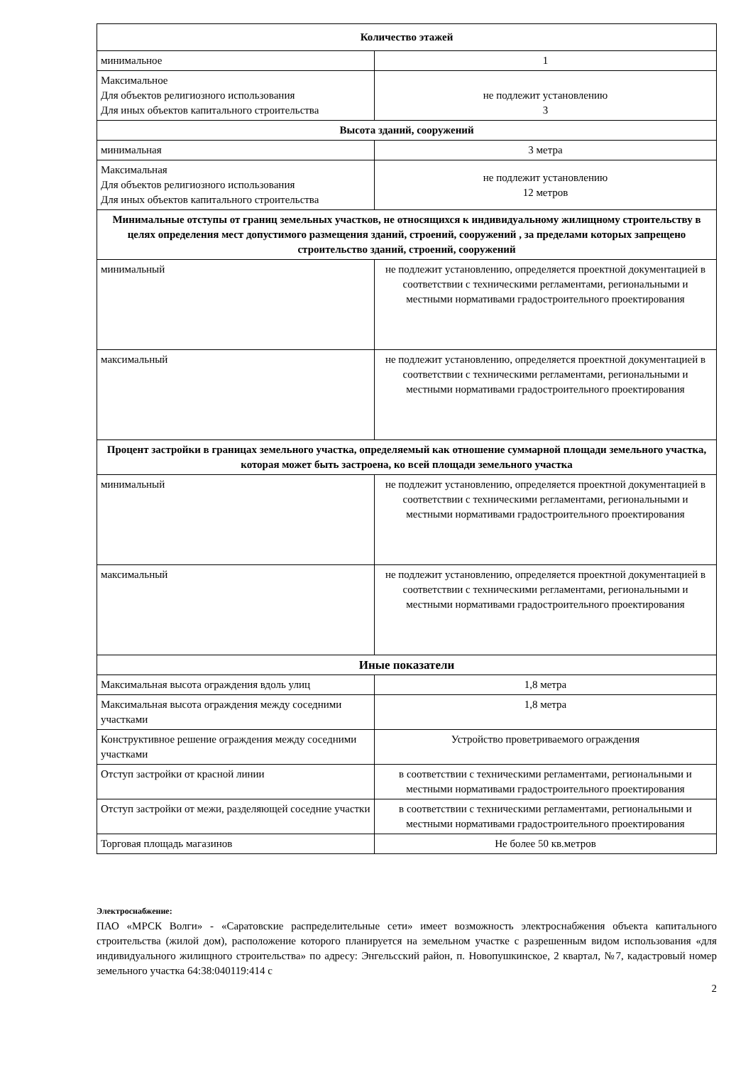| Количество этажей | |
| --- | --- |
| минимальное | 1 |
| Максимальное Для объектов религиозного использования Для иных объектов капитального строительства | не подлежит установлению 3 |
| Высота зданий, сооружений | |
| минимальная | 3 метра |
| Максимальная Для объектов религиозного использования Для иных объектов капитального строительства | не подлежит установлению 12 метров |
| Минимальные отступы от границ земельных участков, не относящихся к индивидуальному жилищному строительству в целях определения мест допустимого размещения зданий, строений, сооружений , за пределами которых запрещено строительство зданий, строений, сооружений | |
| минимальный | не подлежит установлению, определяется проектной документацией в соответствии с техническими регламентами, региональными и местными нормативами градостроительного проектирования |
| максимальный | не подлежит установлению, определяется проектной документацией в соответствии с техническими регламентами, региональными и местными нормативами градостроительного проектирования |
| Процент застройки в границах земельного участка, определяемый как отношение суммарной площади земельного участка, которая может быть застроена, ко всей площади земельного участка | |
| минимальный | не подлежит установлению, определяется проектной документацией в соответствии с техническими регламентами, региональными и местными нормативами градостроительного проектирования |
| максимальный | не подлежит установлению, определяется проектной документацией в соответствии с техническими регламентами, региональными и местными нормативами градостроительного проектирования |
| Иные показатели | |
| Максимальная высота ограждения вдоль улиц | 1,8 метра |
| Максимальная высота ограждения между соседними участками | 1,8 метра |
| Конструктивное решение ограждения между соседними участками | Устройство проветриваемого ограждения |
| Отступ застройки от красной линии | в соответствии с техническими регламентами, региональными и местными нормативами градостроительного проектирования |
| Отступ застройки от межи, разделяющей соседние участки | в соответствии с техническими регламентами, региональными и местными нормативами градостроительного проектирования |
| Торговая площадь магазинов | Не более 50 кв.метров |
Электроснабжение:
ПАО «МРСК Волги» - «Саратовские распределительные сети» имеет возможность электроснабжения объекта капитального строительства (жилой дом), расположение которого планируется на земельном участке с разрешенным видом использования «для индивидуального жилищного строительства» по адресу: Энгельсский район, п. Новопушкинское, 2 квартал, №7, кадастровый номер земельного участка 64:38:040119:414 с
2